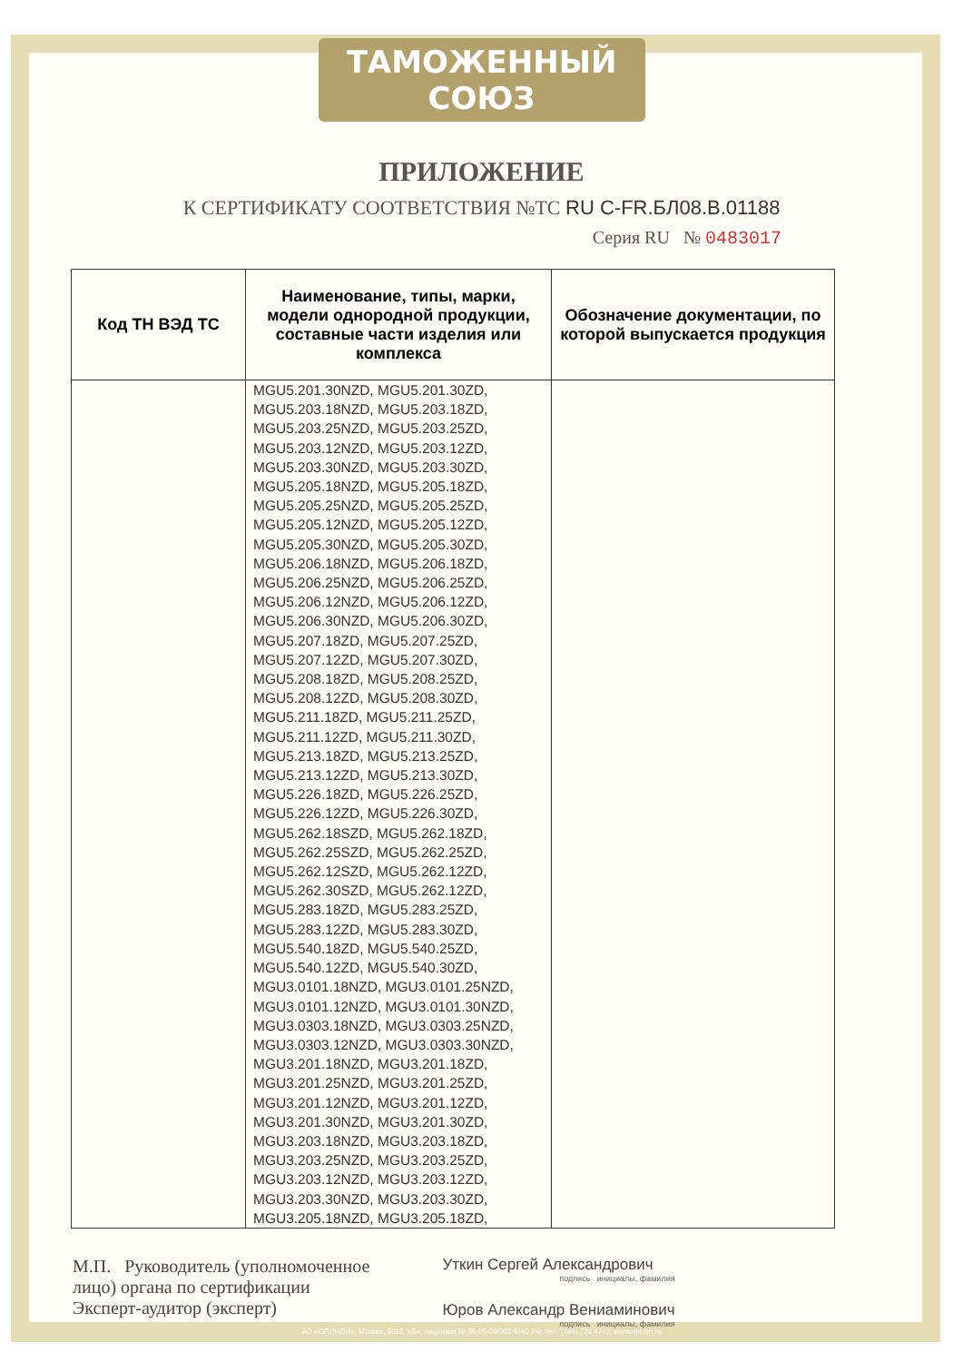ТАМОЖЕННЫЙ СОЮЗ
ПРИЛОЖЕНИЕ
К СЕРТИФИКАТУ СООТВЕТСТВИЯ №ТС RU C-FR.БЛ08.В.01188
Серия RU № 0483017
| Код ТН ВЭД ТС | Наименование, типы, марки, модели однородной продукции, составные части изделия или комплекса | Обозначение документации, по которой выпускается продукция |
| --- | --- | --- |
| | MGU5.201.30NZD, MGU5.201.30ZD, MGU5.203.18NZD, MGU5.203.18ZD, MGU5.203.25NZD, MGU5.203.25ZD, MGU5.203.12NZD, MGU5.203.12ZD, MGU5.203.30NZD, MGU5.203.30ZD, MGU5.205.18NZD, MGU5.205.18ZD, MGU5.205.25NZD, MGU5.205.25ZD, MGU5.205.12NZD, MGU5.205.12ZD, MGU5.205.30NZD, MGU5.205.30ZD, MGU5.206.18NZD, MGU5.206.18ZD, MGU5.206.25NZD, MGU5.206.25ZD, MGU5.206.12NZD, MGU5.206.12ZD, MGU5.206.30NZD, MGU5.206.30ZD, MGU5.207.18ZD, MGU5.207.25ZD, MGU5.207.12ZD, MGU5.207.30ZD, MGU5.208.18ZD, MGU5.208.25ZD, MGU5.208.12ZD, MGU5.208.30ZD, MGU5.211.18ZD, MGU5.211.25ZD, MGU5.211.12ZD, MGU5.211.30ZD, MGU5.213.18ZD, MGU5.213.25ZD, MGU5.213.12ZD, MGU5.213.30ZD, MGU5.226.18ZD, MGU5.226.25ZD, MGU5.226.12ZD, MGU5.226.30ZD, MGU5.262.18SZD, MGU5.262.18ZD, MGU5.262.25SZD, MGU5.262.25ZD, MGU5.262.12SZD, MGU5.262.12ZD, MGU5.262.30SZD, MGU5.262.12ZD, MGU5.283.18ZD, MGU5.283.25ZD, MGU5.283.12ZD, MGU5.283.30ZD, MGU5.540.18ZD, MGU5.540.25ZD, MGU5.540.12ZD, MGU5.540.30ZD, MGU3.0101.18NZD, MGU3.0101.25NZD, MGU3.0101.12NZD, MGU3.0101.30NZD, MGU3.0303.18NZD, MGU3.0303.25NZD, MGU3.0303.12NZD, MGU3.0303.30NZD, MGU3.201.18NZD, MGU3.201.18ZD, MGU3.201.25NZD, MGU3.201.25ZD, MGU3.201.12NZD, MGU3.201.12ZD, MGU3.201.30NZD, MGU3.201.30ZD, MGU3.203.18NZD, MGU3.203.18ZD, MGU3.203.25NZD, MGU3.203.25ZD, MGU3.203.12NZD, MGU3.203.12ZD, MGU3.203.30NZD, MGU3.203.30ZD, MGU3.205.18NZD, MGU3.205.18ZD, | |
М.П. Руководитель (уполномоченное
лицо) органа по сертификации
Эксперт-аудитор (эксперт)
Уткин Сергей Александрович
подпись инициалы, фамилия
Юров Александр Вениаминович
подпись инициалы, фамилия
АО «ОПЦИОН», Москва, 2016, «Б», лицензия № 05-05-09/003 ФНС РФ, тел. (495) 726 4742, www.opcion.ru